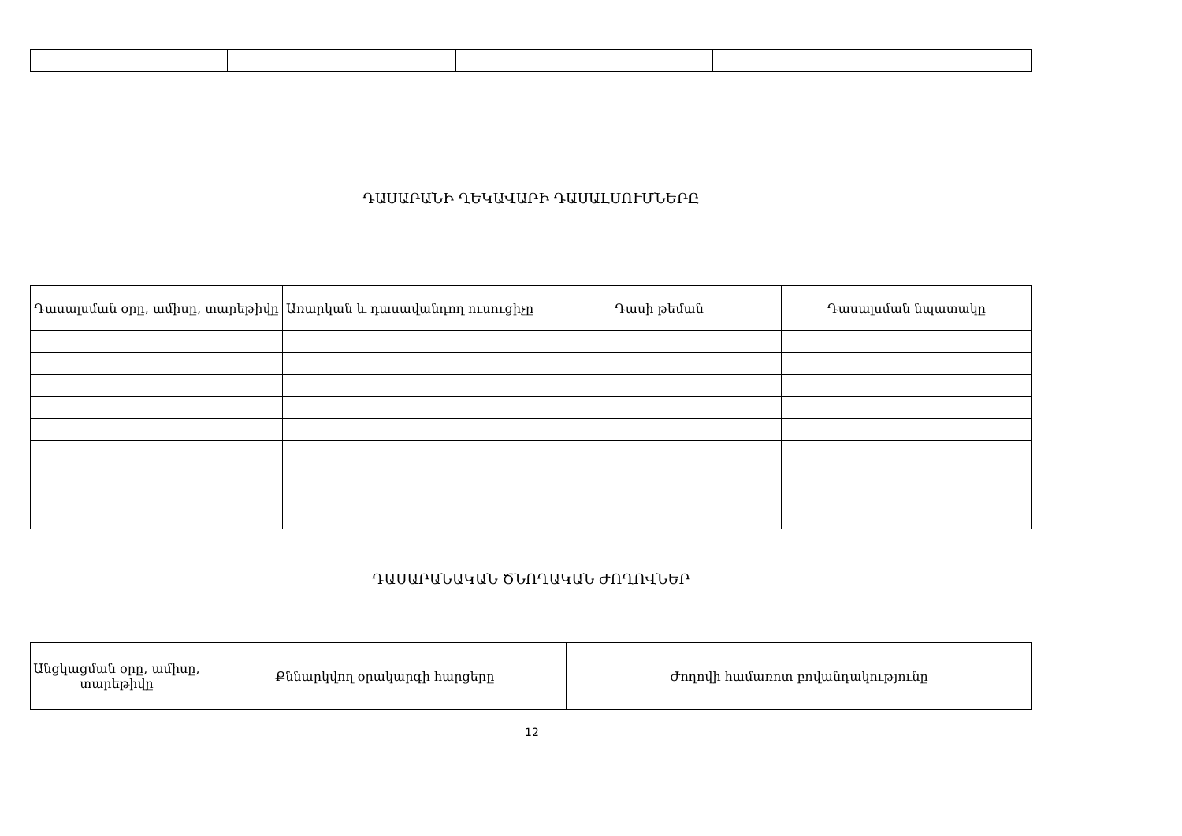ԴԱՍԱՐԱՆԻ ՂԵԿԱՎԱՐԻ ԴԱՍԱԼՍՈՒՄՆԵՐԸ
| Դասալսման օրը, ամիսը, տարեթիվը | Առարկան և դասավանդող ուսուցիչը | Դասի թեման | Դասալսման նպատակը |
| --- | --- | --- | --- |
ԴԱՍԱՐԱՆԱԿԱՆ ԾՆՈՂԱԿԱՆ ԺՈՂՈՎՆԵՐ
| Անցկացման օրը, ամիսը, տարեթիվը | Քննարկվող օրակարգի հարցերը | Ժողովի համառոտ բովանդակությունը |
| --- | --- | --- |
12